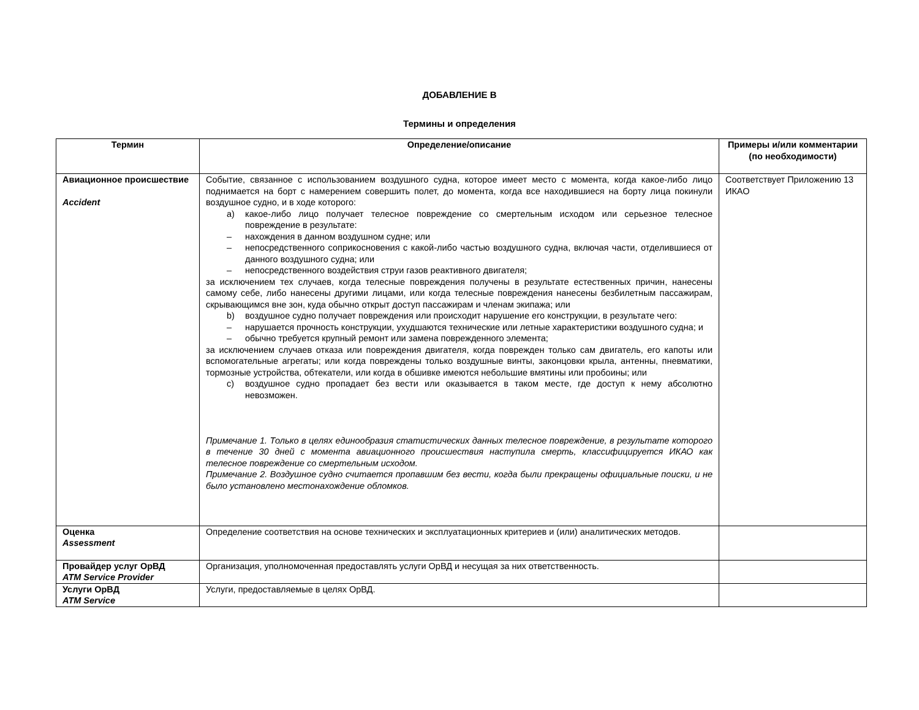ДОБАВЛЕНИЕ В
Термины и определения
| Термин | Определение/описание | Примеры и/или комментарии (по необходимости) |
| --- | --- | --- |
| Авиационное происшествие Accident | Событие, связанное с использованием воздушного судна, которое имеет место с момента, когда какое-либо лицо поднимается на борт с намерением совершить полет, до момента, когда все находившиеся на борту лица покинули воздушное судно, и в ходе которого: a) какое-либо лицо получает телесное повреждение со смертельным исходом или серьезное телесное повреждение в результате: – нахождения в данном воздушном судне; или – непосредственного соприкосновения с какой-либо частью воздушного судна, включая части, отделившиеся от данного воздушного судна; или – непосредственного воздействия струи газов реактивного двигателя; за исключением тех случаев, когда телесные повреждения получены в результате естественных причин, нанесены самому себе, либо нанесены другими лицами, или когда телесные повреждения нанесены безбилетным пассажирам, скрывающимся вне зон, куда обычно открыт доступ пассажирам и членам экипажа; или b) воздушное судно получает повреждения или происходит нарушение его конструкции, в результате чего: – нарушается прочность конструкции, ухудшаются технические или летные характеристики воздушного судна; и – обычно требуется крупный ремонт или замена поврежденного элемента; за исключением случаев отказа или повреждения двигателя, когда поврежден только сам двигатель, его капоты или вспомогательные агрегаты; или когда повреждены только воздушные винты, законцовки крыла, антенны, пневматики, тормозные устройства, обтекатели, или когда в обшивке имеются небольшие вмятины или пробоины; или c) воздушное судно пропадает без вести или оказывается в таком месте, где доступ к нему абсолютно невозможен. Примечание 1. Только в целях единообразия статистических данных телесное повреждение, в результате которого в течение 30 дней с момента авиационного происшествия наступила смерть, классифицируется ИКАО как телесное повреждение со смертельным исходом. Примечание 2. Воздушное судно считается пропавшим без вести, когда были прекращены официальные поиски, и не было установлено местонахождение обломков. | Соответствует Приложению 13 ИКАО |
| Оценка Assessment | Определение соответствия на основе технических и эксплуатационных критериев и (или) аналитических методов. | |
| Провайдер услуг ОрВД ATM Service Provider | Организация, уполномоченная предоставлять услуги ОрВД и несущая за них ответственность. | |
| Услуги ОрВД ATM Service | Услуги, предоставляемые в целях ОрВД. | |